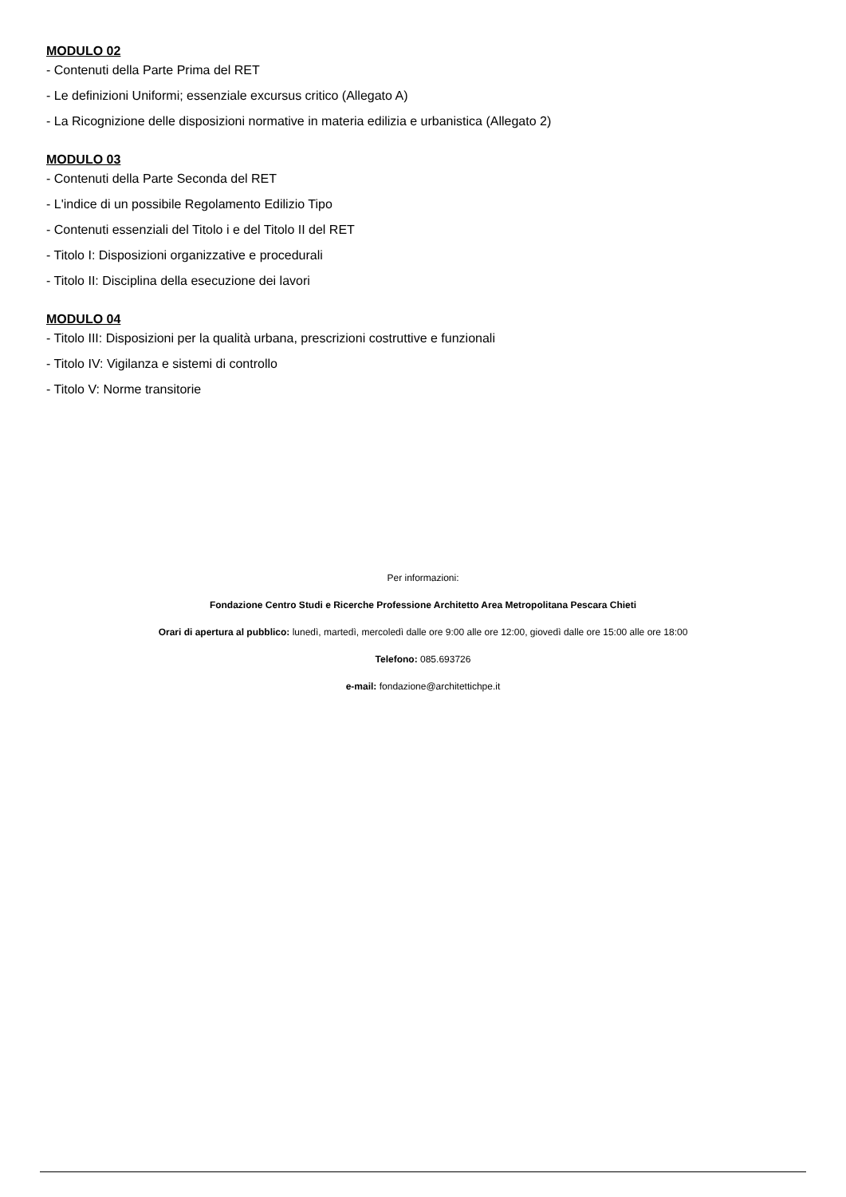MODULO 02
- Contenuti della Parte Prima del RET
- Le definizioni Uniformi; essenziale excursus critico (Allegato A)
- La Ricognizione delle disposizioni normative in materia edilizia e urbanistica (Allegato 2)
MODULO 03
- Contenuti della Parte Seconda del RET
- L'indice di un possibile Regolamento Edilizio Tipo
- Contenuti essenziali del Titolo i e del Titolo II del RET
- Titolo I: Disposizioni organizzative e procedurali
- Titolo II: Disciplina della esecuzione dei lavori
MODULO 04
- Titolo III: Disposizioni per la qualità urbana, prescrizioni costruttive e funzionali
- Titolo IV: Vigilanza e sistemi di controllo
- Titolo V: Norme transitorie
Per informazioni:
Fondazione Centro Studi e Ricerche Professione Architetto Area Metropolitana Pescara Chieti
Orari di apertura al pubblico: lunedì, martedì, mercoledì dalle ore 9:00 alle ore 12:00, giovedì dalle ore 15:00 alle ore 18:00
Telefono: 085.693726
e-mail: fondazione@architettichpe.it